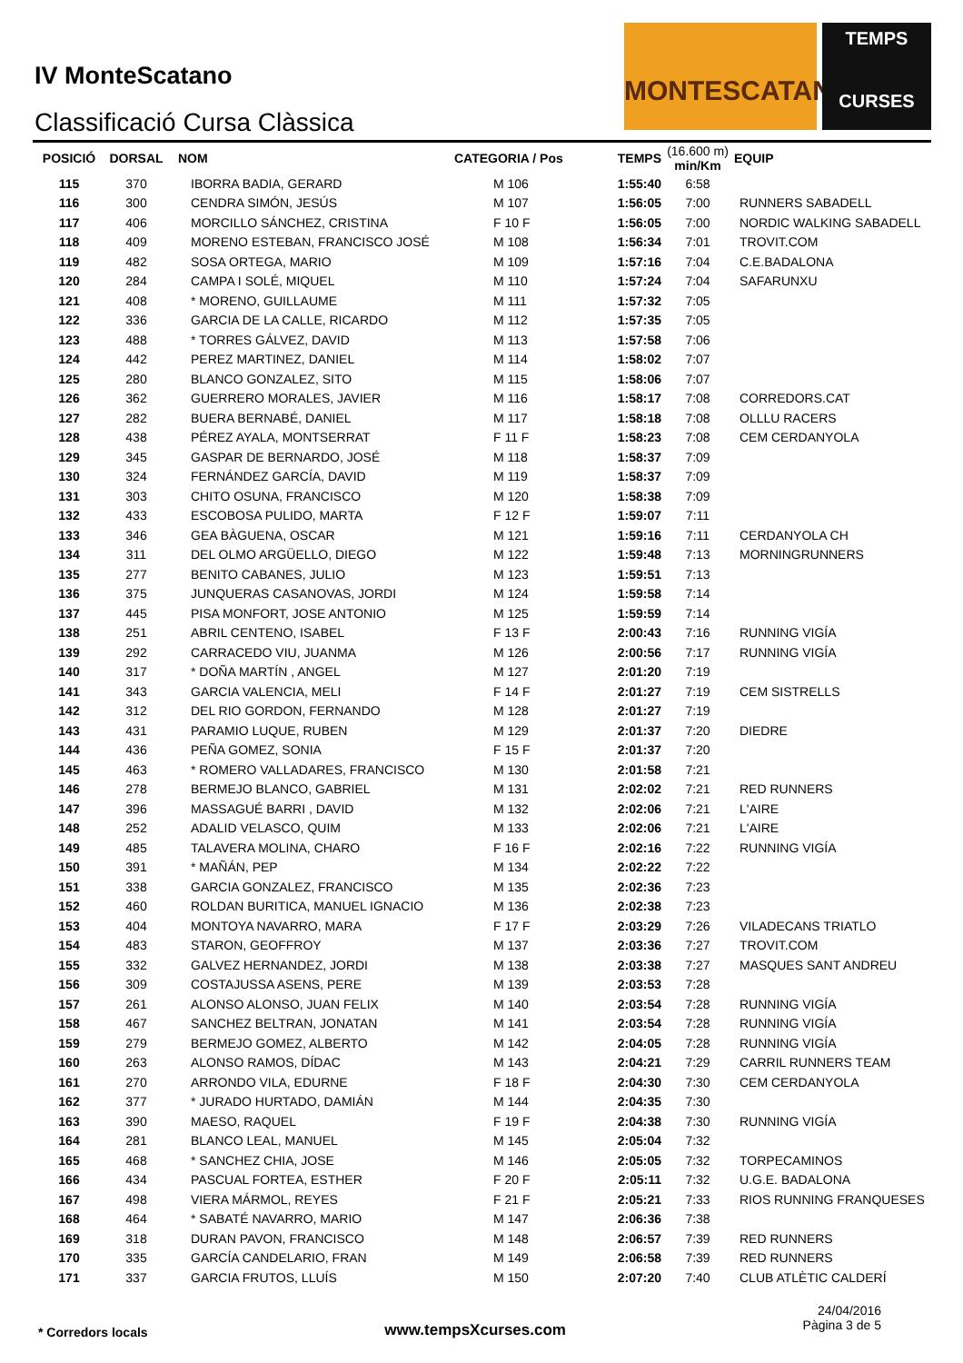IV MonteScatano
Classificació Cursa Clàssica
MONTESCATANO
TEMPS
CURSES
| POSICIÓ | DORSAL | NOM | CATEGORIA / Pos | TEMPS | (16.600 m) min/Km | EQUIP |
| --- | --- | --- | --- | --- | --- | --- |
| 115 | 370 | IBORRA BADIA, GERARD | M 106 | 1:55:40 | 6:58 | |
| 116 | 300 | CENDRA SIMÓN, JESÚS | M 107 | 1:56:05 | 7:00 | RUNNERS SABADELL |
| 117 | 406 | MORCILLO SÁNCHEZ, CRISTINA | F 10 F | 1:56:05 | 7:00 | NORDIC WALKING SABADELL |
| 118 | 409 | MORENO ESTEBAN, FRANCISCO JOSÉ | M 108 | 1:56:34 | 7:01 | TROVIT.COM |
| 119 | 482 | SOSA ORTEGA, MARIO | M 109 | 1:57:16 | 7:04 | C.E.BADALONA |
| 120 | 284 | CAMPA I SOLÉ, MIQUEL | M 110 | 1:57:24 | 7:04 | SAFARUNXU |
| 121 | 408 | * MORENO, GUILLAUME | M 111 | 1:57:32 | 7:05 | |
| 122 | 336 | GARCIA DE LA CALLE, RICARDO | M 112 | 1:57:35 | 7:05 | |
| 123 | 488 | * TORRES GÁLVEZ, DAVID | M 113 | 1:57:58 | 7:06 | |
| 124 | 442 | PEREZ MARTINEZ, DANIEL | M 114 | 1:58:02 | 7:07 | |
| 125 | 280 | BLANCO GONZALEZ, SITO | M 115 | 1:58:06 | 7:07 | |
| 126 | 362 | GUERRERO MORALES, JAVIER | M 116 | 1:58:17 | 7:08 | CORREDORS.CAT |
| 127 | 282 | BUERA BERNABÉ, DANIEL | M 117 | 1:58:18 | 7:08 | OLLLU RACERS |
| 128 | 438 | PÉREZ AYALA, MONTSERRAT | F 11 F | 1:58:23 | 7:08 | CEM CERDANYOLA |
| 129 | 345 | GASPAR DE BERNARDO, JOSÉ | M 118 | 1:58:37 | 7:09 | |
| 130 | 324 | FERNÁNDEZ GARCÍA, DAVID | M 119 | 1:58:37 | 7:09 | |
| 131 | 303 | CHITO OSUNA, FRANCISCO | M 120 | 1:58:38 | 7:09 | |
| 132 | 433 | ESCOBOSA PULIDO, MARTA | F 12 F | 1:59:07 | 7:11 | |
| 133 | 346 | GEA BÀGUENA, OSCAR | M 121 | 1:59:16 | 7:11 | CERDANYOLA CH |
| 134 | 311 | DEL OLMO ARGÜELLO, DIEGO | M 122 | 1:59:48 | 7:13 | MORNINGRUNNERS |
| 135 | 277 | BENITO CABANES, JULIO | M 123 | 1:59:51 | 7:13 | |
| 136 | 375 | JUNQUERAS CASANOVAS, JORDI | M 124 | 1:59:58 | 7:14 | |
| 137 | 445 | PISA MONFORT, JOSE ANTONIO | M 125 | 1:59:59 | 7:14 | |
| 138 | 251 | ABRIL CENTENO, ISABEL | F 13 F | 2:00:43 | 7:16 | RUNNING VIGÍA |
| 139 | 292 | CARRACEDO VIU, JUANMA | M 126 | 2:00:56 | 7:17 | RUNNING VIGÍA |
| 140 | 317 | * DOÑA MARTÍN , ANGEL | M 127 | 2:01:20 | 7:19 | |
| 141 | 343 | GARCIA VALENCIA, MELI | F 14 F | 2:01:27 | 7:19 | CEM SISTRELLS |
| 142 | 312 | DEL RIO GORDON, FERNANDO | M 128 | 2:01:27 | 7:19 | |
| 143 | 431 | PARAMIO LUQUE, RUBEN | M 129 | 2:01:37 | 7:20 | DIEDRE |
| 144 | 436 | PEÑA GOMEZ, SONIA | F 15 F | 2:01:37 | 7:20 | |
| 145 | 463 | * ROMERO VALLADARES, FRANCISCO | M 130 | 2:01:58 | 7:21 | |
| 146 | 278 | BERMEJO BLANCO, GABRIEL | M 131 | 2:02:02 | 7:21 | RED RUNNERS |
| 147 | 396 | MASSAGUÉ BARRI , DAVID | M 132 | 2:02:06 | 7:21 | L'AIRE |
| 148 | 252 | ADALID VELASCO, QUIM | M 133 | 2:02:06 | 7:21 | L'AIRE |
| 149 | 485 | TALAVERA MOLINA, CHARO | F 16 F | 2:02:16 | 7:22 | RUNNING VIGÍA |
| 150 | 391 | * MAÑÁN, PEP | M 134 | 2:02:22 | 7:22 | |
| 151 | 338 | GARCIA GONZALEZ, FRANCISCO | M 135 | 2:02:36 | 7:23 | |
| 152 | 460 | ROLDAN BURITICA, MANUEL IGNACIO | M 136 | 2:02:38 | 7:23 | |
| 153 | 404 | MONTOYA NAVARRO, MARA | F 17 F | 2:03:29 | 7:26 | VILADECANS TRIATLO |
| 154 | 483 | STARON, GEOFFROY | M 137 | 2:03:36 | 7:27 | TROVIT.COM |
| 155 | 332 | GALVEZ HERNANDEZ, JORDI | M 138 | 2:03:38 | 7:27 | MASQUES SANT ANDREU |
| 156 | 309 | COSTAJUSSA ASENS, PERE | M 139 | 2:03:53 | 7:28 | |
| 157 | 261 | ALONSO ALONSO, JUAN FELIX | M 140 | 2:03:54 | 7:28 | RUNNING VIGÍA |
| 158 | 467 | SANCHEZ BELTRAN, JONATAN | M 141 | 2:03:54 | 7:28 | RUNNING VIGÍA |
| 159 | 279 | BERMEJO GOMEZ, ALBERTO | M 142 | 2:04:05 | 7:28 | RUNNING VIGÍA |
| 160 | 263 | ALONSO RAMOS, DÍDAC | M 143 | 2:04:21 | 7:29 | CARRIL RUNNERS TEAM |
| 161 | 270 | ARRONDO VILA, EDURNE | F 18 F | 2:04:30 | 7:30 | CEM CERDANYOLA |
| 162 | 377 | * JURADO HURTADO, DAMIÁN | M 144 | 2:04:35 | 7:30 | |
| 163 | 390 | MAESO, RAQUEL | F 19 F | 2:04:38 | 7:30 | RUNNING VIGÍA |
| 164 | 281 | BLANCO LEAL, MANUEL | M 145 | 2:05:04 | 7:32 | |
| 165 | 468 | * SANCHEZ CHIA, JOSE | M 146 | 2:05:05 | 7:32 | TORPECAMINOS |
| 166 | 434 | PASCUAL FORTEA, ESTHER | F 20 F | 2:05:11 | 7:32 | U.G.E. BADALONA |
| 167 | 498 | VIERA MÁRMOL, REYES | F 21 F | 2:05:21 | 7:33 | RIOS RUNNING FRANQUESES |
| 168 | 464 | * SABATÉ NAVARRO, MARIO | M 147 | 2:06:36 | 7:38 | |
| 169 | 318 | DURAN PAVON, FRANCISCO | M 148 | 2:06:57 | 7:39 | RED RUNNERS |
| 170 | 335 | GARCÍA CANDELARIO, FRAN | M 149 | 2:06:58 | 7:39 | RED RUNNERS |
| 171 | 337 | GARCIA FRUTOS, LLUÍS | M 150 | 2:07:20 | 7:40 | CLUB ATLÈTIC CALDERÍ |
* Corredors locals
www.tempsXcurses.com
24/04/2016
Pàgina 3 de 5